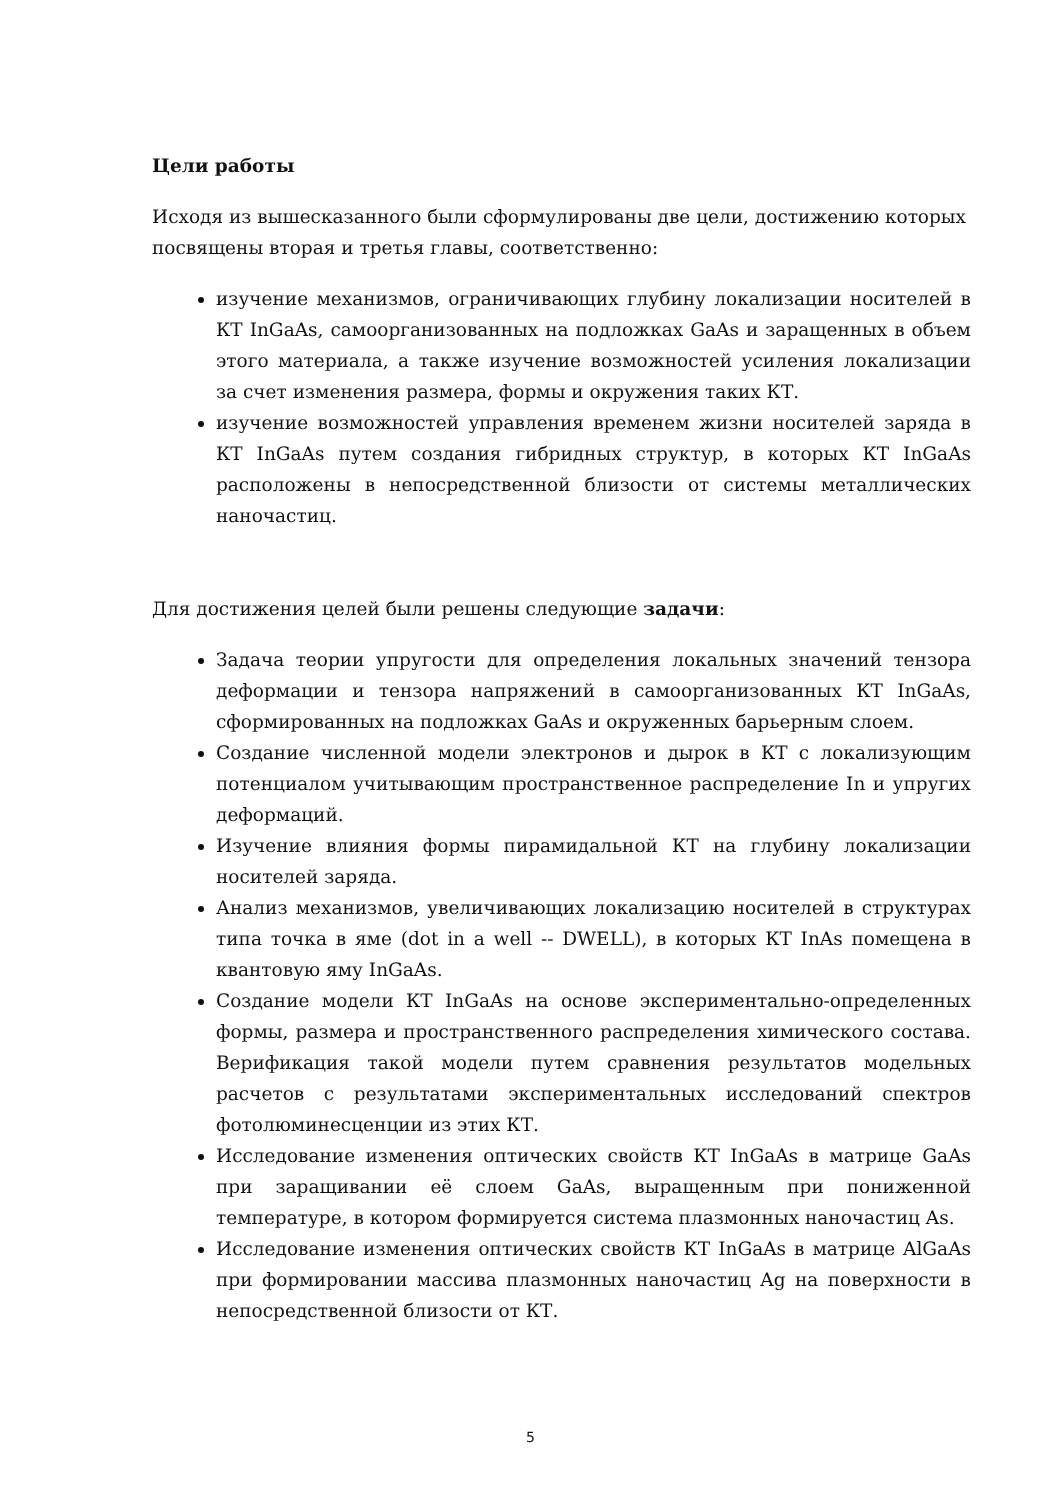Цели работы
Исходя из вышесказанного были сформулированы две цели, достижению которых посвящены вторая и третья главы, соответственно:
изучение механизмов, ограничивающих глубину локализации носителей в КТ InGaAs, самоорганизованных на подложках GaAs и заращенных в объем этого материала, а также изучение возможностей усиления локализации за счет изменения размера, формы и окружения таких КТ.
изучение возможностей управления временем жизни носителей заряда в КТ InGaAs путем создания гибридных структур, в которых КТ InGaAs расположены в непосредственной близости от системы металлических наночастиц.
Для достижения целей были решены следующие задачи:
Задача теории упругости для определения локальных значений тензора деформации и тензора напряжений в самоорганизованных КТ InGaAs, сформированных на подложках GaAs и окруженных барьерным слоем.
Создание численной модели электронов и дырок в КТ с локализующим потенциалом учитывающим пространственное распределение In и упругих деформаций.
Изучение влияния формы пирамидальной КТ на глубину локализации носителей заряда.
Анализ механизмов, увеличивающих локализацию носителей в структурах типа точка в яме (dot in a well -- DWELL), в которых КТ InAs помещена в квантовую яму InGaAs.
Создание модели КТ InGaAs на основе экспериментально-определенных формы, размера и пространственного распределения химического состава. Верификация такой модели путем сравнения результатов модельных расчетов с результатами экспериментальных исследований спектров фотолюминесценции из этих КТ.
Исследование изменения оптических свойств КТ InGaAs в матрице GaAs при заращивании её слоем GaAs, выращенным при пониженной температуре, в котором формируется система плазмонных наночастиц As.
Исследование изменения оптических свойств КТ InGaAs в матрице AlGaAs при формировании массива плазмонных наночастиц Ag на поверхности в непосредственной близости от КТ.
5